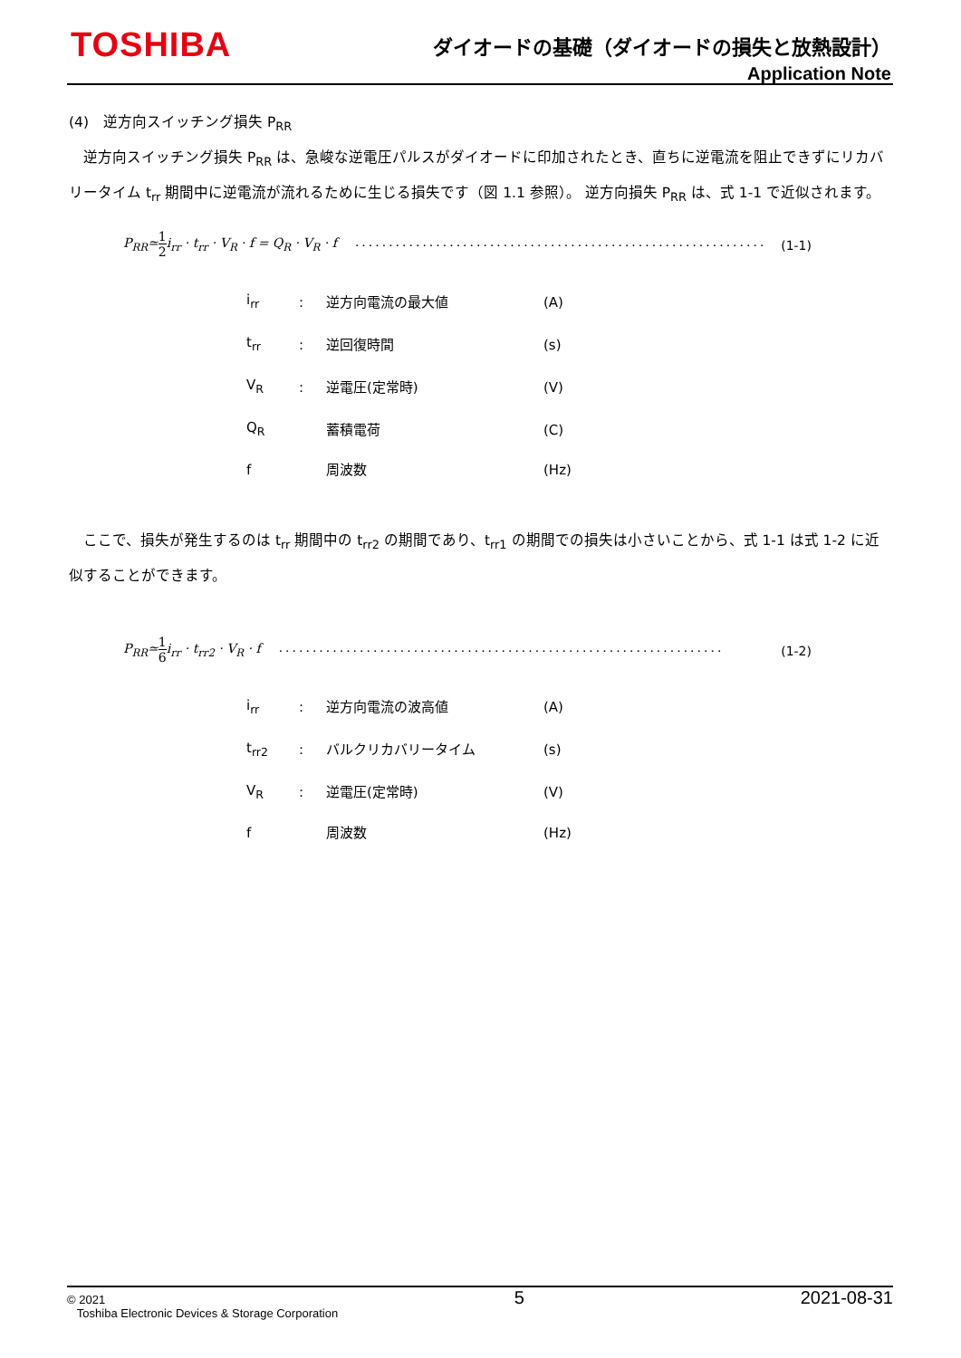TOSHIBA
ダイオードの基礎（ダイオードの損失と放熱設計）
Application Note
(4)　逆方向スイッチング損失 P<sub>RR</sub>
　逆方向スイッチング損失 P<sub>RR</sub> は、急峻な逆電圧パルスがダイオードに印加されたとき、直ちに逆電流を阻止できずにリカバリータイム t<sub>rr</sub> 期間中に逆電流が流れるために生じる損失です（図 1.1 参照）。 逆方向損失 P<sub>RR</sub> は、式 1-1 で近似されます。
P<sub>RR</sub>≃1 2i<sub>rr</sub> · t<sub>rr</sub> · V<sub>R</sub> · f = Q<sub>R</sub> · V<sub>R</sub> · f ······························································ (1-1)
| i<sub>rr</sub> | : | 逆方向電流の最大値 | (A) |
| t<sub>rr</sub> | : | 逆回復時間 | (s) |
| V<sub>R</sub> | : | 逆電圧(定常時) | (V) |
| Q<sub>R</sub> | | 蓄積電荷 | (C) |
| f | | 周波数 | (Hz) |
　ここで、損失が発生するのは t<sub>rr</sub> 期間中の t<sub>rr2</sub> の期間であり、t<sub>rr1</sub> の期間での損失は小さいことから、式 1-1 は式 1-2 に近似することができます。
P<sub>RR</sub>≃1 6i<sub>rr</sub> · t<sub>rr2</sub> · V<sub>R</sub> · f ·································································· (1-2)
| i<sub>rr</sub> | : | 逆方向電流の波高値 | (A) |
| t<sub>rr2</sub> | : | バルクリカバリータイム | (s) |
| V<sub>R</sub> | : | 逆電圧(定常時) | (V) |
| f | | 周波数 | (Hz) |
© 2021
Toshiba Electronic Devices & Storage Corporation
5 2021-08-31